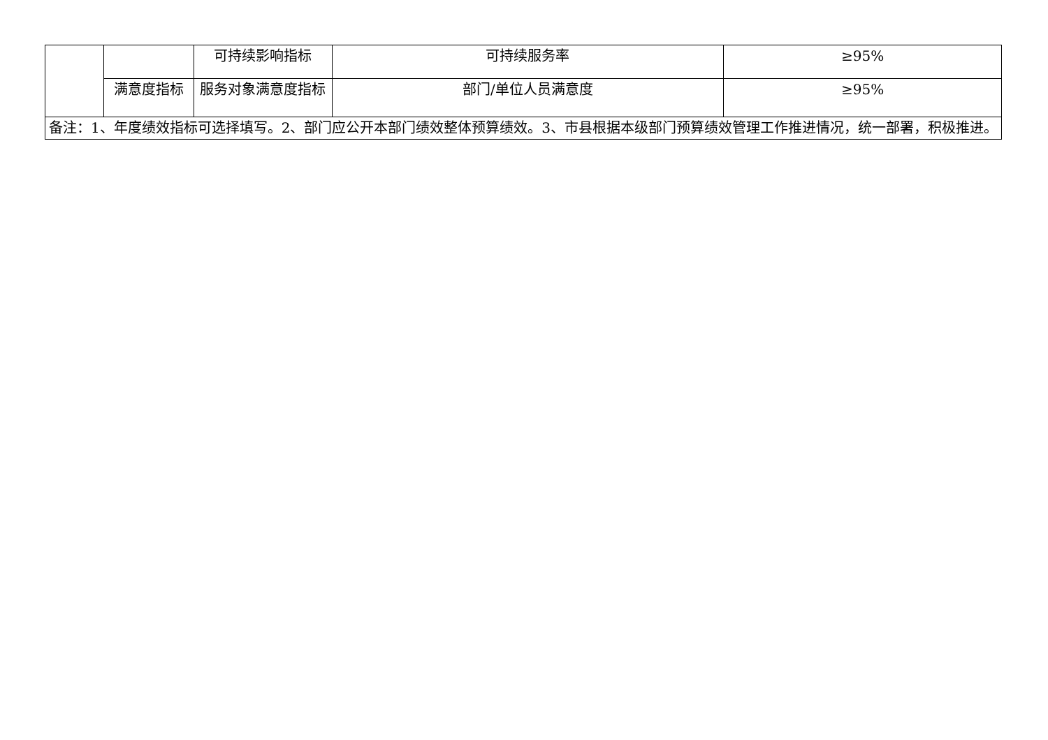| | | 可持续影响指标 | 可持续服务率 | ≥95% |
| | 满意度指标 | 服务对象满意度指标 | 部门/单位人员满意度 | ≥95% |
| 备注：1、年度绩效指标可选择填写。2、部门应公开本部门绩效整体预算绩效。3、市县根据本级部门预算绩效管理工作推进情况，统一部署，积极推进。 | | | | |